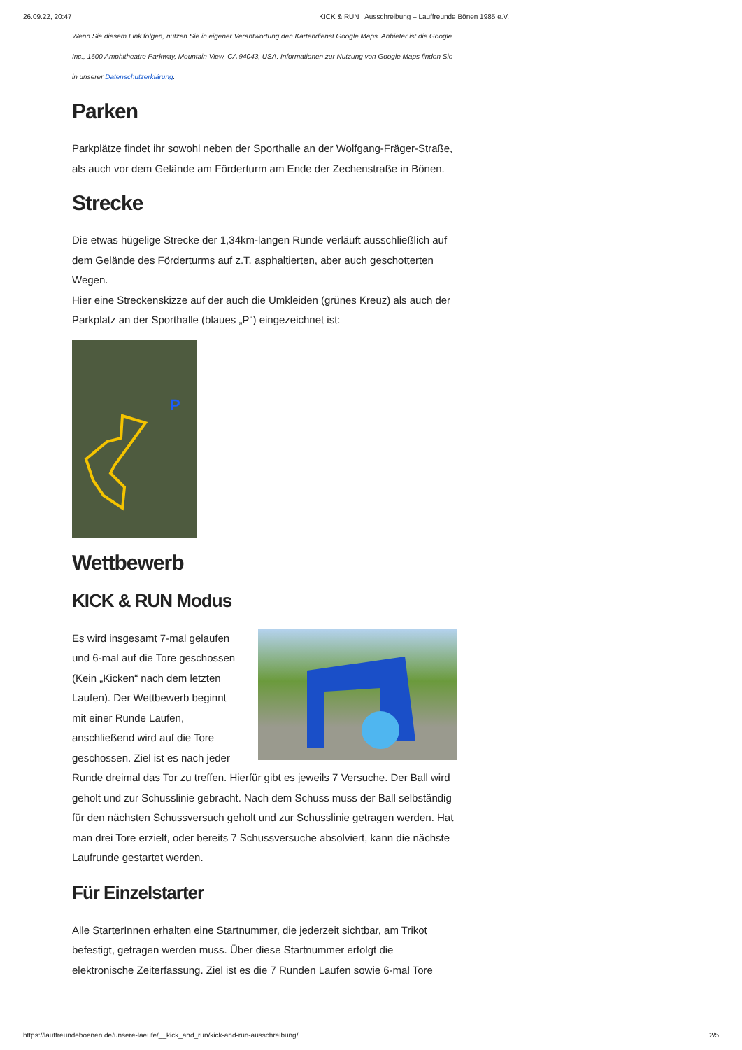26.09.22, 20:47 KICK & RUN | Ausschreibung – Lauffreunde Bönen 1985 e.V.
Wenn Sie diesem Link folgen, nutzen Sie in eigener Verantwortung den Kartendienst Google Maps. Anbieter ist die Google Inc., 1600 Amphitheatre Parkway, Mountain View, CA 94043, USA. Informationen zur Nutzung von Google Maps finden Sie in unserer Datenschutzerklärung.
Parken
Parkplätze findet ihr sowohl neben der Sporthalle an der Wolfgang-Fräger-Straße, als auch vor dem Gelände am Förderturm am Ende der Zechenstraße in Bönen.
Strecke
Die etwas hügelige Strecke der 1,34km-langen Runde verläuft ausschließlich auf dem Gelände des Förderturms auf z.T. asphaltierten, aber auch geschotterten Wegen.
Hier eine Streckenskizze auf der auch die Umkleiden (grünes Kreuz) als auch der Parkplatz an der Sporthalle (blaues „P“) eingezeichnet ist:
P
Wettbewerb
KICK & RUN Modus
Es wird insgesamt 7-mal gelaufen und 6-mal auf die Tore geschossen (Kein „Kicken“ nach dem letzten Laufen). Der Wettbewerb beginnt mit einer Runde Laufen, anschließend wird auf die Tore geschossen. Ziel ist es nach jeder Runde dreimal das Tor zu treffen. Hierfür gibt es jeweils 7 Versuche. Der Ball wird geholt und zur Schusslinie gebracht. Nach dem Schuss muss der Ball selbständig für den nächsten Schussversuch geholt und zur Schusslinie getragen werden. Hat man drei Tore erzielt, oder bereits 7 Schussversuche absolviert, kann die nächste Laufrunde gestartet werden.
Für Einzelstarter
Alle StarterInnen erhalten eine Startnummer, die jederzeit sichtbar, am Trikot befestigt, getragen werden muss. Über diese Startnummer erfolgt die elektronische Zeiterfassung. Ziel ist es die 7 Runden Laufen sowie 6-mal Tore
https://lauffreundeboenen.de/unsere-laeufe/__kick_and_run/kick-and-run-ausschreibung/ 2/5